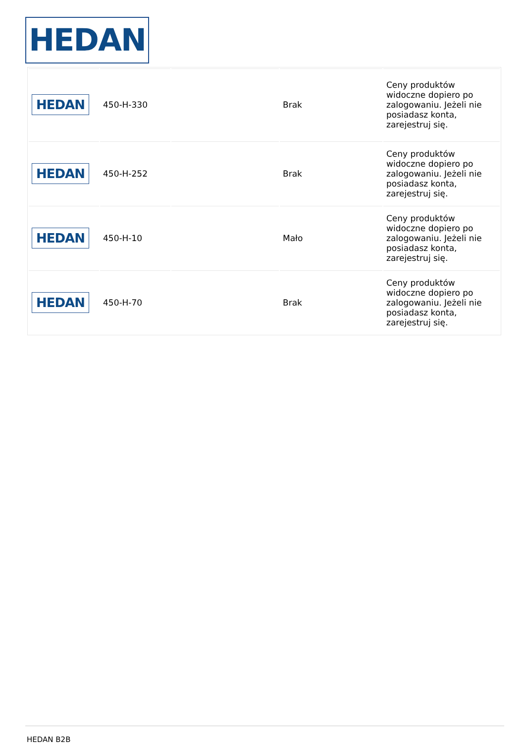HEDAN
| HEDAN | 450-H-330 | | Brak | Ceny produktów widoczne dopiero po zalogowaniu. Jeżeli nie posiadasz konta, zarejestruj się. |
| HEDAN | 450-H-252 | | Brak | Ceny produktów widoczne dopiero po zalogowaniu. Jeżeli nie posiadasz konta, zarejestruj się. |
| HEDAN | 450-H-10 | | Mało | Ceny produktów widoczne dopiero po zalogowaniu. Jeżeli nie posiadasz konta, zarejestruj się. |
| HEDAN | 450-H-70 | | Brak | Ceny produktów widoczne dopiero po zalogowaniu. Jeżeli nie posiadasz konta, zarejestruj się. |
HEDAN B2B